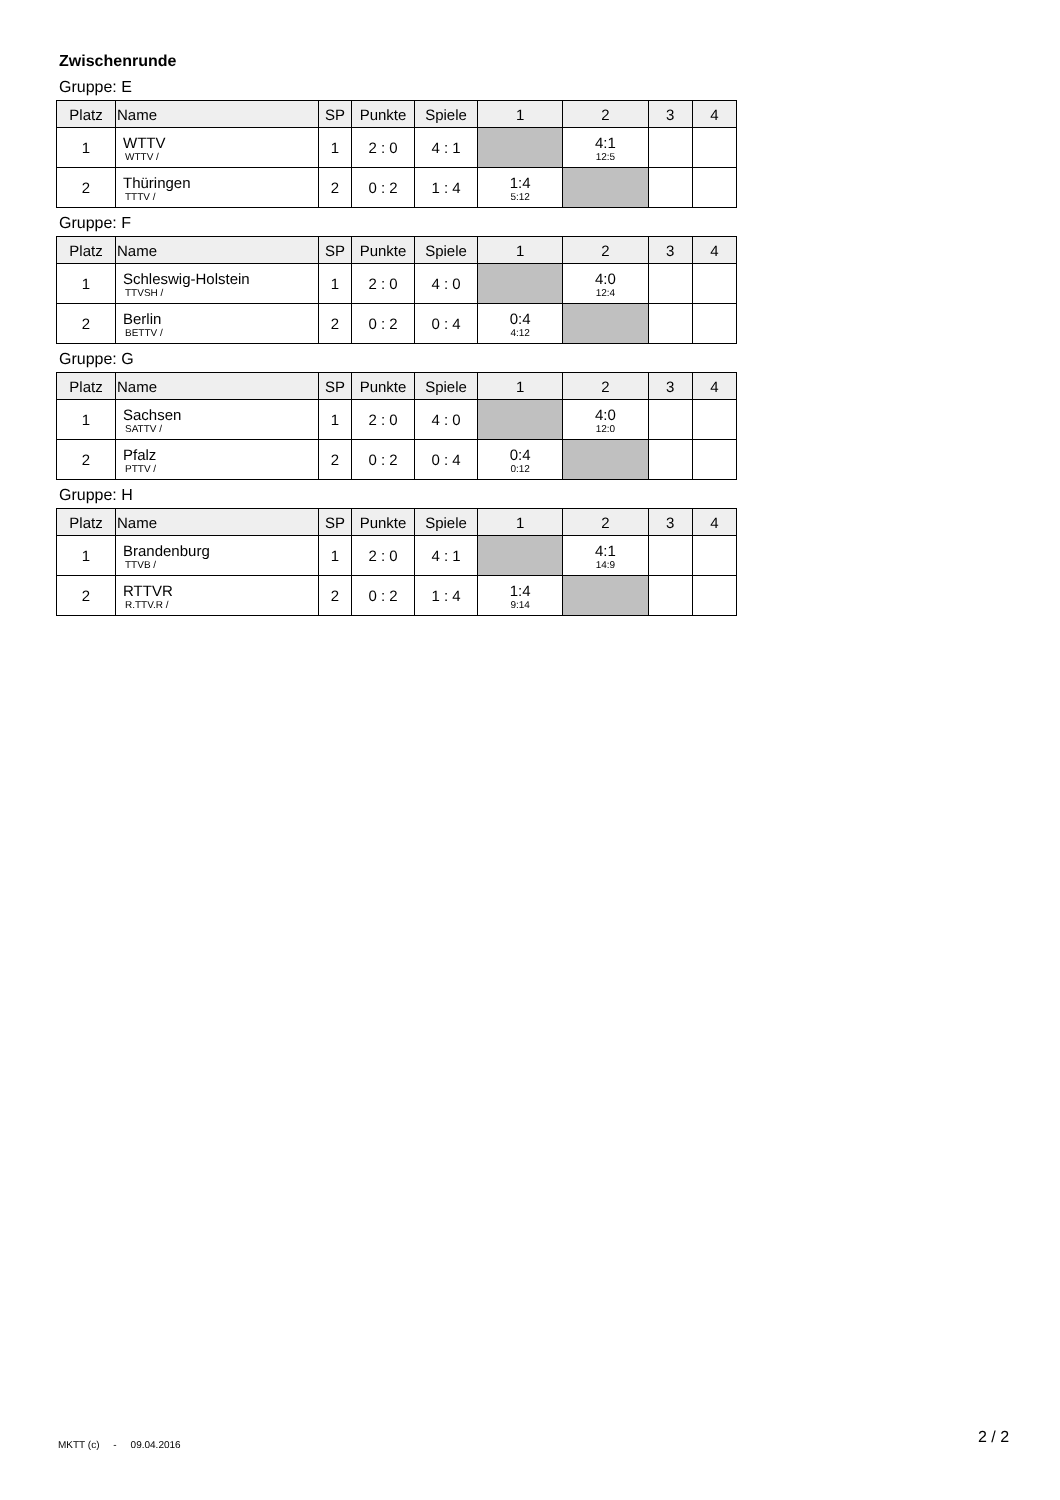Zwischenrunde
Gruppe: E
| Platz | Name | SP | Punkte | Spiele | 1 | 2 | 3 | 4 |
| --- | --- | --- | --- | --- | --- | --- | --- | --- |
| 1 | WTTV WTTV / | 1 | 2 : 0 | 4 : 1 | | 4:1 12:5 | | |
| 2 | Thüringen TTTV / | 2 | 0 : 2 | 1 : 4 | 1:4 5:12 | | | |
Gruppe: F
| Platz | Name | SP | Punkte | Spiele | 1 | 2 | 3 | 4 |
| --- | --- | --- | --- | --- | --- | --- | --- | --- |
| 1 | Schleswig-Holstein TTVSH / | 1 | 2 : 0 | 4 : 0 | | 4:0 12:4 | | |
| 2 | Berlin BETTV / | 2 | 0 : 2 | 0 : 4 | 0:4 4:12 | | | |
Gruppe: G
| Platz | Name | SP | Punkte | Spiele | 1 | 2 | 3 | 4 |
| --- | --- | --- | --- | --- | --- | --- | --- | --- |
| 1 | Sachsen SATTV / | 1 | 2 : 0 | 4 : 0 | | 4:0 12:0 | | |
| 2 | Pfalz PTTV / | 2 | 0 : 2 | 0 : 4 | 0:4 0:12 | | | |
Gruppe: H
| Platz | Name | SP | Punkte | Spiele | 1 | 2 | 3 | 4 |
| --- | --- | --- | --- | --- | --- | --- | --- | --- |
| 1 | Brandenburg TTVB / | 1 | 2 : 0 | 4 : 1 | | 4:1 14:9 | | |
| 2 | RTTVR R.TTV.R / | 2 | 0 : 2 | 1 : 4 | 1:4 9:14 | | | |
MKTT (c) - 09.04.2016 2 / 2